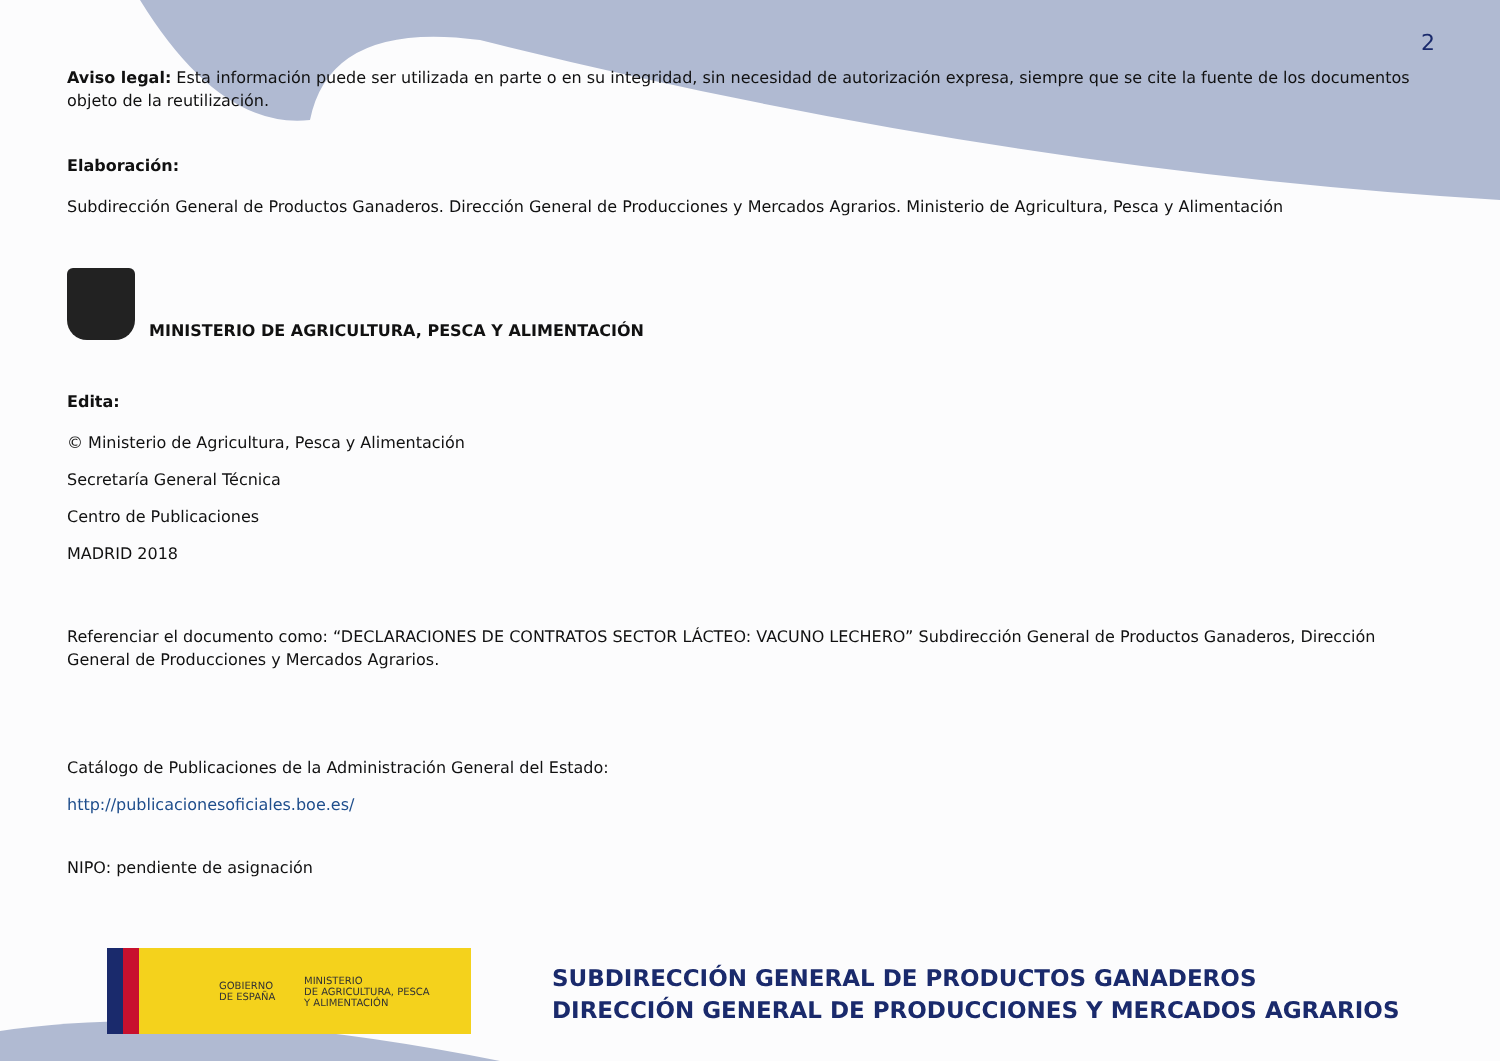2
Aviso legal: Esta información puede ser utilizada en parte o en su integridad, sin necesidad de autorización expresa, siempre que se cite la fuente de los documentos objeto de la reutilización.
Elaboración:
Subdirección General de Productos Ganaderos. Dirección General de Producciones y Mercados Agrarios. Ministerio de Agricultura, Pesca y Alimentación
MINISTERIO DE AGRICULTURA, PESCA Y ALIMENTACIÓN
Edita:
© Ministerio de Agricultura, Pesca y Alimentación
Secretaría General Técnica
Centro de Publicaciones
MADRID 2018
Referenciar el documento como: “DECLARACIONES DE CONTRATOS SECTOR LÁCTEO: VACUNO LECHERO” Subdirección General de Productos Ganaderos, Dirección General de Producciones y Mercados Agrarios.
Catálogo de Publicaciones de la Administración General del Estado:
http://publicacionesoficiales.boe.es/
NIPO: pendiente de asignación
GOBIERNO
DE ESPAÑA MINISTERIO
DE AGRICULTURA, PESCA
Y ALIMENTACIÓN
SUBDIRECCIÓN GENERAL DE PRODUCTOS GANADEROS
DIRECCIÓN GENERAL DE PRODUCCIONES Y MERCADOS AGRARIOS